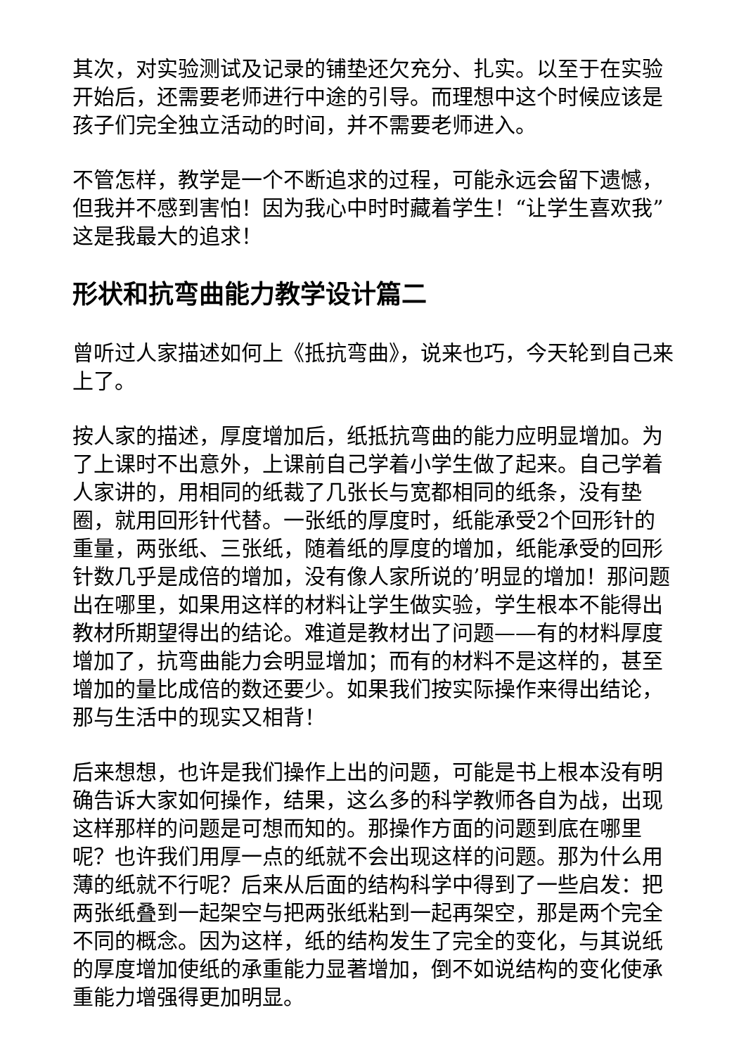其次，对实验测试及记录的铺垫还欠充分、扎实。以至于在实验开始后，还需要老师进行中途的引导。而理想中这个时候应该是孩子们完全独立活动的时间，并不需要老师进入。
不管怎样，教学是一个不断追求的过程，可能永远会留下遗憾，但我并不感到害怕！因为我心中时时藏着学生！“让学生喜欢我”这是我最大的追求！
形状和抗弯曲能力教学设计篇二
曾听过人家描述如何上《抵抗弯曲》，说来也巧，今天轮到自己来上了。
按人家的描述，厚度增加后，纸抵抗弯曲的能力应明显增加。为了上课时不出意外，上课前自己学着小学生做了起来。自己学着人家讲的，用相同的纸裁了几张长与宽都相同的纸条，没有垫圈，就用回形针代替。一张纸的厚度时，纸能承受2个回形针的重量，两张纸、三张纸，随着纸的厚度的增加，纸能承受的回形针数几乎是成倍的增加，没有像人家所说的’明显的增加！那问题出在哪里，如果用这样的材料让学生做实验，学生根本不能得出教材所期望得出的结论。难道是教材出了问题——有的材料厚度增加了，抗弯曲能力会明显增加；而有的材料不是这样的，甚至增加的量比成倍的数还要少。如果我们按实际操作来得出结论，那与生活中的现实又相背！
后来想想，也许是我们操作上出的问题，可能是书上根本没有明确告诉大家如何操作，结果，这么多的科学教师各自为战，出现这样那样的问题是可想而知的。那操作方面的问题到底在哪里呢？也许我们用厚一点的纸就不会出现这样的问题。那为什么用薄的纸就不行呢？后来从后面的结构科学中得到了一些启发：把两张纸叠到一起架空与把两张纸粘到一起再架空，那是两个完全不同的概念。因为这样，纸的结构发生了完全的变化，与其说纸的厚度增加使纸的承重能力显著增加，倒不如说结构的变化使承重能力增强得更加明显。